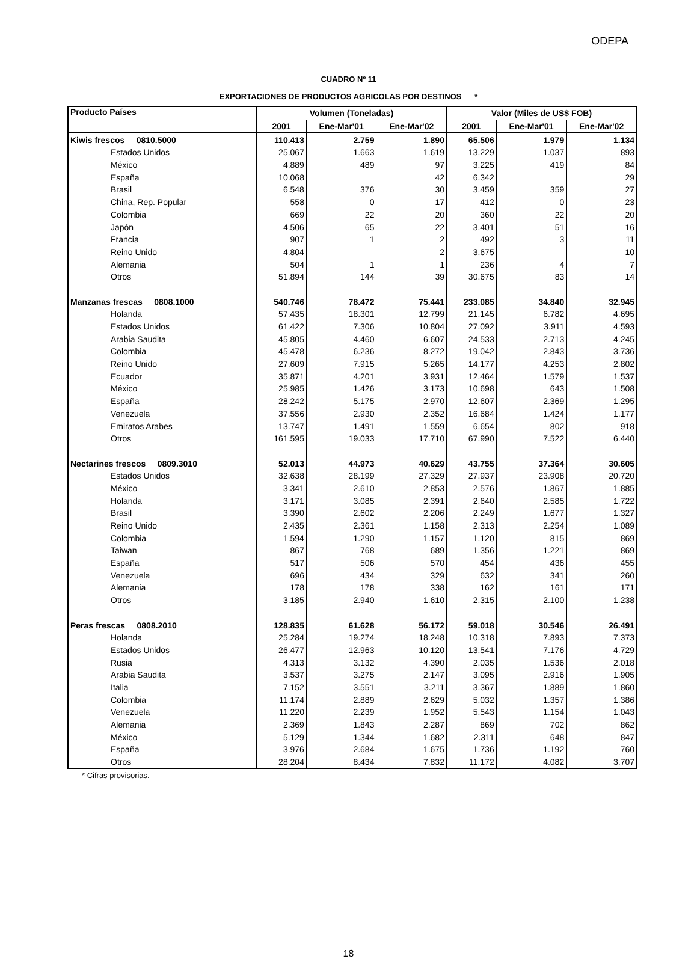ODEPA
CUADRO Nº 11
EXPORTACIONES DE PRODUCTOS AGRICOLAS POR DESTINOS *
| Producto Países | Volumen (Toneladas) | | | Valor (Miles de US$ FOB) | | |
| --- | --- | --- | --- | --- | --- | --- |
| | 2001 | Ene-Mar'01 | Ene-Mar'02 | 2001 | Ene-Mar'01 | Ene-Mar'02 |
| Kiwis frescos 0810.5000 | 110.413 | 2.759 | 1.890 | 65.506 | 1.979 | 1.134 |
| Estados Unidos | 25.067 | 1.663 | 1.619 | 13.229 | 1.037 | 893 |
| México | 4.889 | 489 | 97 | 3.225 | 419 | 84 |
| España | 10.068 | | 42 | 6.342 | | 29 |
| Brasil | 6.548 | 376 | 30 | 3.459 | 359 | 27 |
| China, Rep. Popular | 558 | 0 | 17 | 412 | 0 | 23 |
| Colombia | 669 | 22 | 20 | 360 | 22 | 20 |
| Japón | 4.506 | 65 | 22 | 3.401 | 51 | 16 |
| Francia | 907 | 1 | 2 | 492 | 3 | 11 |
| Reino Unido | 4.804 | | 2 | 3.675 | | 10 |
| Alemania | 504 | 1 | 1 | 236 | 4 | 7 |
| Otros | 51.894 | 144 | 39 | 30.675 | 83 | 14 |
| Manzanas frescas 0808.1000 | 540.746 | 78.472 | 75.441 | 233.085 | 34.840 | 32.945 |
| Holanda | 57.435 | 18.301 | 12.799 | 21.145 | 6.782 | 4.695 |
| Estados Unidos | 61.422 | 7.306 | 10.804 | 27.092 | 3.911 | 4.593 |
| Arabia Saudita | 45.805 | 4.460 | 6.607 | 24.533 | 2.713 | 4.245 |
| Colombia | 45.478 | 6.236 | 8.272 | 19.042 | 2.843 | 3.736 |
| Reino Unido | 27.609 | 7.915 | 5.265 | 14.177 | 4.253 | 2.802 |
| Ecuador | 35.871 | 4.201 | 3.931 | 12.464 | 1.579 | 1.537 |
| México | 25.985 | 1.426 | 3.173 | 10.698 | 643 | 1.508 |
| España | 28.242 | 5.175 | 2.970 | 12.607 | 2.369 | 1.295 |
| Venezuela | 37.556 | 2.930 | 2.352 | 16.684 | 1.424 | 1.177 |
| Emiratos Arabes | 13.747 | 1.491 | 1.559 | 6.654 | 802 | 918 |
| Otros | 161.595 | 19.033 | 17.710 | 67.990 | 7.522 | 6.440 |
| Nectarines frescos 0809.3010 | 52.013 | 44.973 | 40.629 | 43.755 | 37.364 | 30.605 |
| Estados Unidos | 32.638 | 28.199 | 27.329 | 27.937 | 23.908 | 20.720 |
| México | 3.341 | 2.610 | 2.853 | 2.576 | 1.867 | 1.885 |
| Holanda | 3.171 | 3.085 | 2.391 | 2.640 | 2.585 | 1.722 |
| Brasil | 3.390 | 2.602 | 2.206 | 2.249 | 1.677 | 1.327 |
| Reino Unido | 2.435 | 2.361 | 1.158 | 2.313 | 2.254 | 1.089 |
| Colombia | 1.594 | 1.290 | 1.157 | 1.120 | 815 | 869 |
| Taiwan | 867 | 768 | 689 | 1.356 | 1.221 | 869 |
| España | 517 | 506 | 570 | 454 | 436 | 455 |
| Venezuela | 696 | 434 | 329 | 632 | 341 | 260 |
| Alemania | 178 | 178 | 338 | 162 | 161 | 171 |
| Otros | 3.185 | 2.940 | 1.610 | 2.315 | 2.100 | 1.238 |
| Peras frescas 0808.2010 | 128.835 | 61.628 | 56.172 | 59.018 | 30.546 | 26.491 |
| Holanda | 25.284 | 19.274 | 18.248 | 10.318 | 7.893 | 7.373 |
| Estados Unidos | 26.477 | 12.963 | 10.120 | 13.541 | 7.176 | 4.729 |
| Rusia | 4.313 | 3.132 | 4.390 | 2.035 | 1.536 | 2.018 |
| Arabia Saudita | 3.537 | 3.275 | 2.147 | 3.095 | 2.916 | 1.905 |
| Italia | 7.152 | 3.551 | 3.211 | 3.367 | 1.889 | 1.860 |
| Colombia | 11.174 | 2.889 | 2.629 | 5.032 | 1.357 | 1.386 |
| Venezuela | 11.220 | 2.239 | 1.952 | 5.543 | 1.154 | 1.043 |
| Alemania | 2.369 | 1.843 | 2.287 | 869 | 702 | 862 |
| México | 5.129 | 1.344 | 1.682 | 2.311 | 648 | 847 |
| España | 3.976 | 2.684 | 1.675 | 1.736 | 1.192 | 760 |
| Otros | 28.204 | 8.434 | 7.832 | 11.172 | 4.082 | 3.707 |
* Cifras provisorias.
18